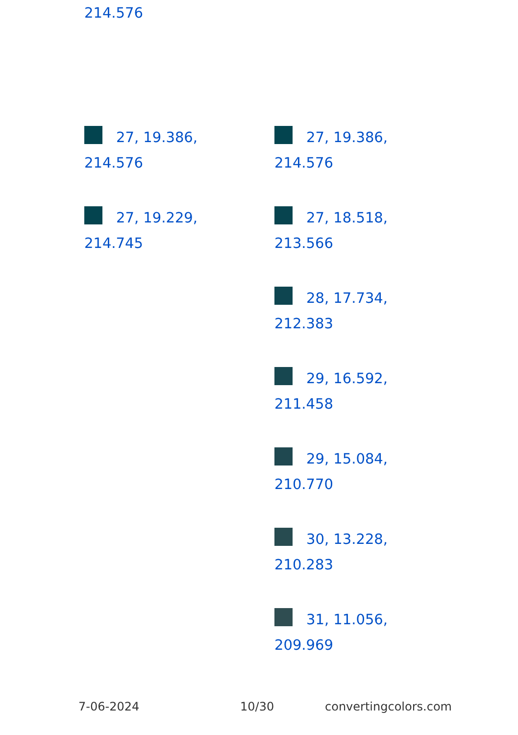214.576
27, 19.386, 214.576
27, 19.386, 214.576
27, 19.229, 214.745
27, 18.518, 213.566
28, 17.734, 212.383
29, 16.592, 211.458
29, 15.084, 210.770
30, 13.228, 210.283
31, 11.056, 209.969
7-06-2024 10/30 convertingcolors.com